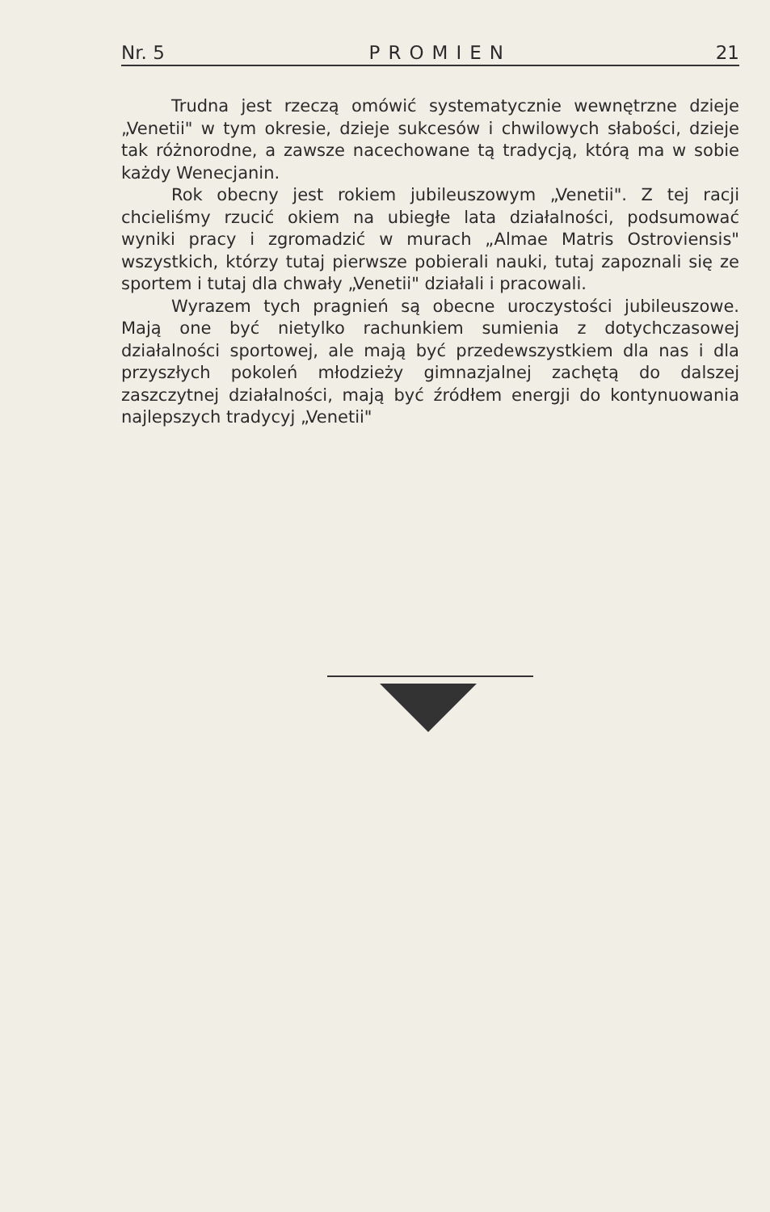Nr. 5 PROMIEN 21
Trudna jest rzeczą omówić systematycznie wewnętrzne dzieje „Venetii" w tym okresie, dzieje sukcesów i chwilowych słabości, dzieje tak różnorodne, a zawsze nacechowane tą tradycją, którą ma w sobie każdy Wenecjanin.
Rok obecny jest rokiem jubileuszowym „Venetii". Z tej racji chcieliśmy rzucić okiem na ubiegłe lata działalności, podsumować wyniki pracy i zgromadzić w murach „Almae Matris Ostroviensis" wszystkich, którzy tutaj pierwsze pobierali nauki, tutaj zapoznali się ze sportem i tutaj dla chwały „Venetii" działali i pracowali.
Wyrazem tych pragnień są obecne uroczystości jubileuszowe. Mają one być nietylko rachunkiem sumienia z dotychczasowej działalności sportowej, ale mają być przedewszystkiem dla nas i dla przyszłych pokoleń młodzieży gimnazjalnej zachętą do dalszej zaszczytnej działalności, mają być źródłem energji do kontynuowania najlepszych tradycyj „Venetii"